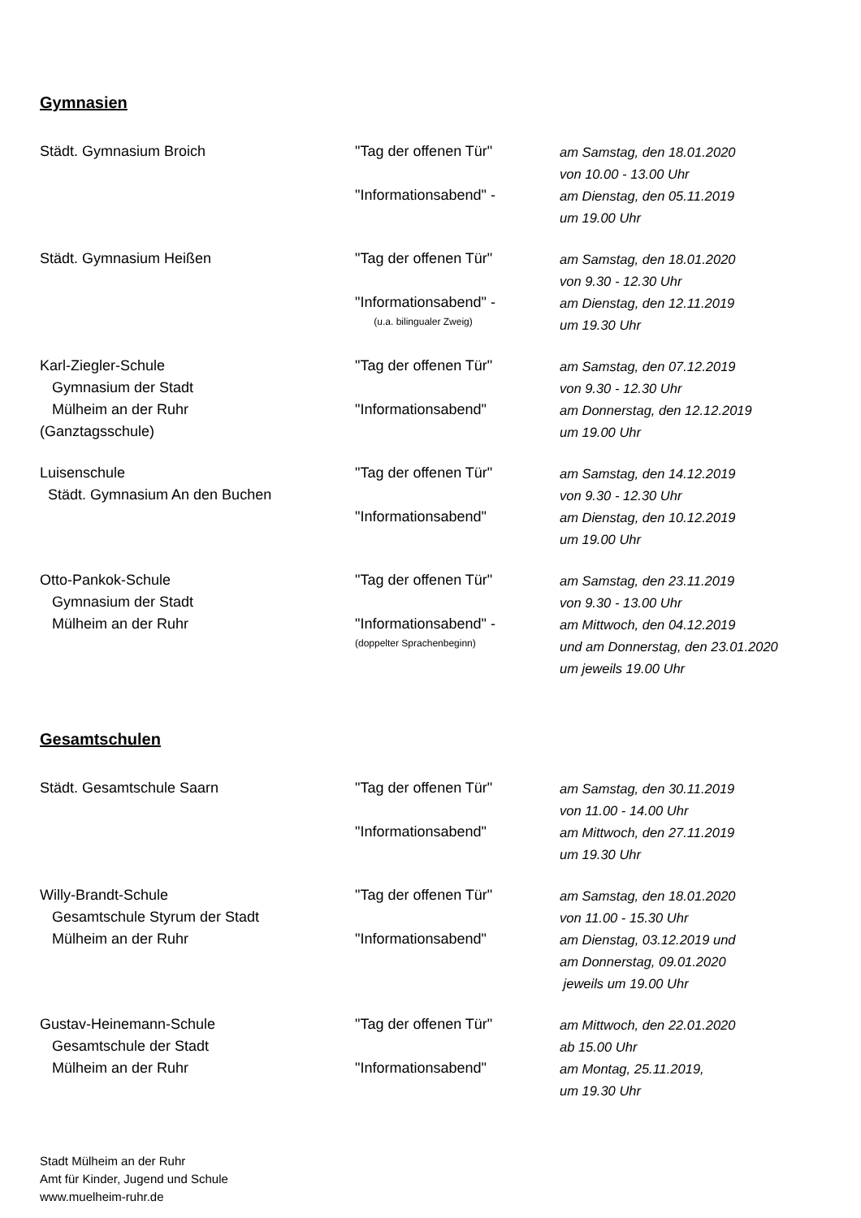Gymnasien
| Städt. Gymnasium Broich | "Tag der offenen Tür" | am Samstag, den 18.01.2020 |
| | | von 10.00 - 13.00 Uhr |
| | "Informationsabend" - | am Dienstag, den 05.11.2019 |
| | | um 19.00 Uhr |
| Städt. Gymnasium Heißen | "Tag der offenen Tür" | am Samstag, den 18.01.2020 |
| | | von 9.30 - 12.30 Uhr |
| | "Informationsabend" - | am Dienstag, den 12.11.2019 |
| | (u.a. bilingualer Zweig) | um 19.30 Uhr |
| Karl-Ziegler-Schule | "Tag der offenen Tür" | am Samstag, den 07.12.2019 |
| Gymnasium der Stadt | | von 9.30 - 12.30 Uhr |
| Mülheim an der Ruhr | "Informationsabend" | am Donnerstag, den 12.12.2019 |
| (Ganztagsschule) | | um 19.00 Uhr |
| Luisenschule | "Tag der offenen Tür" | am Samstag, den 14.12.2019 |
| Städt. Gymnasium An den Buchen | | von 9.30 - 12.30 Uhr |
| | "Informationsabend" | am Dienstag, den 10.12.2019 |
| | | um 19.00 Uhr |
| Otto-Pankok-Schule | "Tag der offenen Tür" | am Samstag, den 23.11.2019 |
| Gymnasium der Stadt | | von 9.30 - 13.00 Uhr |
| Mülheim an der Ruhr | "Informationsabend" - | am Mittwoch, den 04.12.2019 |
| | (doppelter Sprachenbeginn) | und am Donnerstag, den 23.01.2020 |
| | | um jeweils 19.00 Uhr |
Gesamtschulen
| Städt. Gesamtschule Saarn | "Tag der offenen Tür" | am Samstag, den 30.11.2019 |
| | | von 11.00 - 14.00 Uhr |
| | "Informationsabend" | am Mittwoch, den 27.11.2019 |
| | | um 19.30 Uhr |
| Willy-Brandt-Schule | "Tag der offenen Tür" | am Samstag, den 18.01.2020 |
| Gesamtschule Styrum der Stadt | | von 11.00 - 15.30 Uhr |
| Mülheim an der Ruhr | "Informationsabend" | am Dienstag, 03.12.2019 und |
| | | am Donnerstag, 09.01.2020 |
| | | jeweils um 19.00 Uhr |
| Gustav-Heinemann-Schule | "Tag der offenen Tür" | am Mittwoch, den 22.01.2020 |
| Gesamtschule der Stadt | | ab 15.00 Uhr |
| Mülheim an der Ruhr | "Informationsabend" | am Montag, 25.11.2019, |
| | | um 19.30 Uhr |
Stadt Mülheim an der Ruhr
Amt für Kinder, Jugend und Schule
www.muelheim-ruhr.de